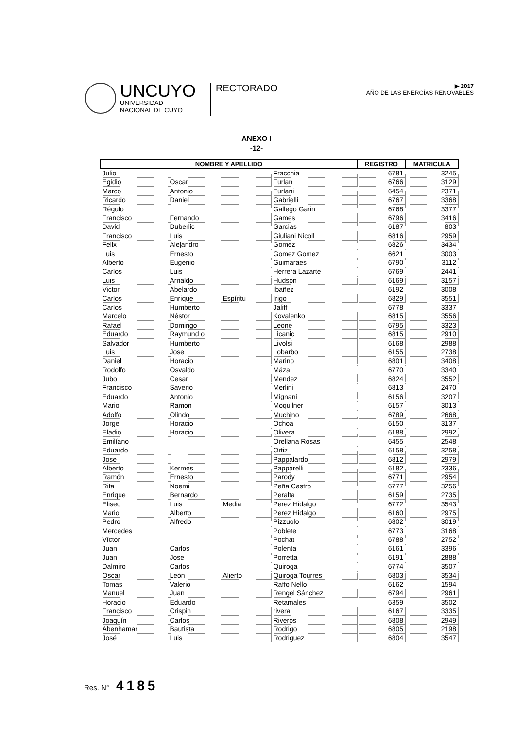UNCUYO
UNIVERSIDAD
NACIONAL DE CUYO
RECTORADO
▶ 2017
AÑO DE LAS ENERGÍAS RENOVABLES
ANEXO I
-12-
| NOMBRE Y APELLIDO | | | | REGISTRO | MATRICULA |
| --- | --- | --- | --- | --- | --- |
| Julio | | | Fracchia | 6781 | 3245 |
| Egidio | Oscar | | Furlan | 6766 | 3129 |
| Marco | Antonio | | Furlani | 6454 | 2371 |
| Ricardo | Daniel | | Gabrielli | 6767 | 3368 |
| Régulo | | | Gallego Garin | 6768 | 3377 |
| Francisco | Fernando | | Games | 6796 | 3416 |
| David | Duberlic | | Garcias | 6187 | 803 |
| Francisco | Luis | | Giuliani Nicoll | 6816 | 2959 |
| Felix | Alejandro | | Gomez | 6826 | 3434 |
| Luis | Ernesto | | Gomez Gomez | 6621 | 3003 |
| Alberto | Eugenio | | Guimaraes | 6790 | 3112 |
| Carlos | Luis | | Herrera Lazarte | 6769 | 2441 |
| Luis | Arnaldo | | Hudson | 6169 | 3157 |
| Victor | Abelardo | | Ibañez | 6192 | 3008 |
| Carlos | Enrique | Espíritu | Irigo | 6829 | 3551 |
| Carlos | Humberto | | Jaliff | 6778 | 3337 |
| Marcelo | Néstor | | Kovalenko | 6815 | 3556 |
| Rafael | Domingo | | Leone | 6795 | 3323 |
| Eduardo | Raymund o | | Licanic | 6815 | 2910 |
| Salvador | Humberto | | Livolsi | 6168 | 2988 |
| Luis | Jose | | Lobarbo | 6155 | 2738 |
| Daniel | Horacio | | Marino | 6801 | 3408 |
| Rodolfo | Osvaldo | | Máza | 6770 | 3340 |
| Jubo | Cesar | | Mendez | 6824 | 3552 |
| Francisco | Saverio | | Merlini | 6813 | 2470 |
| Eduardo | Antonio | | Mignani | 6156 | 3207 |
| Mario | Ramon | | Moquilner | 6157 | 3013 |
| Adolfo | Olindo | | Muchino | 6789 | 2668 |
| Jorge | Horacio | | Ochoa | 6150 | 3137 |
| Eladio | Horacio | | Olivera | 6188 | 2992 |
| Emilíano | | | Orellana Rosas | 6455 | 2548 |
| Eduardo | | | Ortiz | 6158 | 3258 |
| Jose | | | Pappalardo | 6812 | 2979 |
| Alberto | Kermes | | Papparelli | 6182 | 2336 |
| Ramón | Ernesto | | Parody | 6771 | 2954 |
| Rita | Noemi | | Peña Castro | 6777 | 3256 |
| Enrique | Bernardo | | Peralta | 6159 | 2735 |
| Eliseo | Luis | Media | Perez Hidalgo | 6772 | 3543 |
| Mario | Alberto | | Perez Hidalgo | 6160 | 2975 |
| Pedro | Alfredo | | Pizzuolo | 6802 | 3019 |
| Mercedes | | | Poblete | 6773 | 3168 |
| Víctor | | | Pochat | 6788 | 2752 |
| Juan | Carlos | | Polenta | 6161 | 3396 |
| Juan | Jose | | Porretta | 6191 | 2888 |
| Dalmiro | Carlos | | Quiroga | 6774 | 3507 |
| Oscar | León | Alierto | Quiroga Tourres | 6803 | 3534 |
| Tomas | Valerio | | Raffo Nello | 6162 | 1594 |
| Manuel | Juan | | Rengel Sánchez | 6794 | 2961 |
| Horacio | Eduardo | | Retamales | 6359 | 3502 |
| Francisco | Crispin | | rivera | 6167 | 3335 |
| Joaquín | Carlos | | Riveros | 6808 | 2949 |
| Abenhamar | Bautista | | Rodrigo | 6805 | 2198 |
| José | Luis | | Rodriguez | 6804 | 3547 |
Res. N° 4185